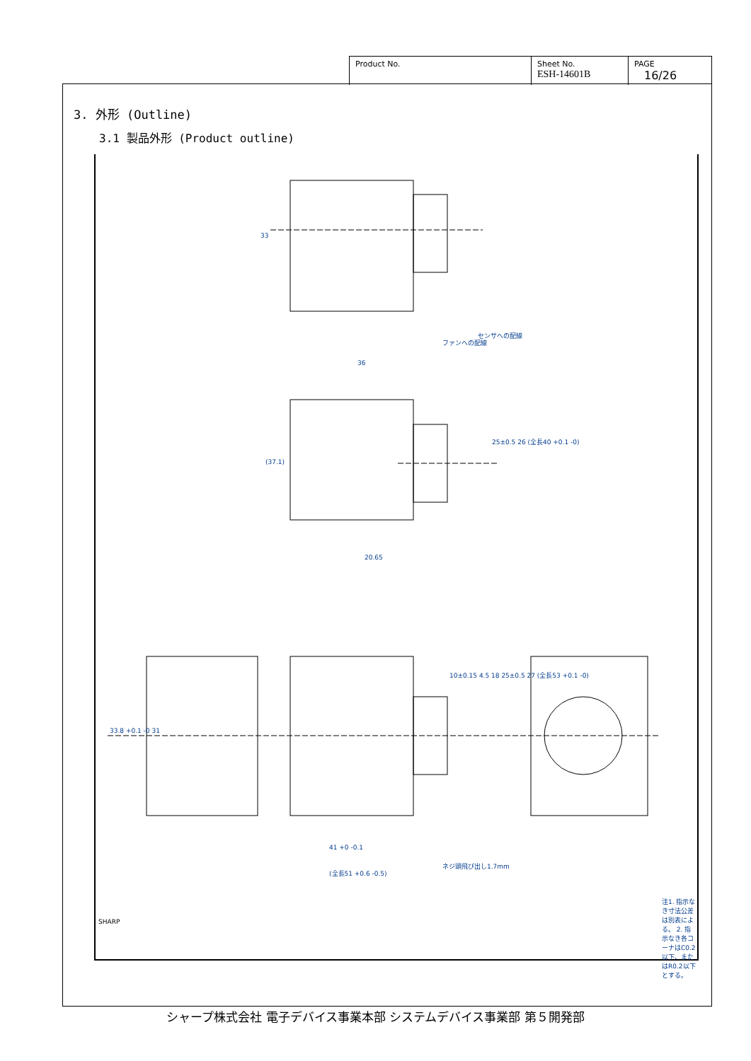| Product No. | Sheet No. ESH-14601B | PAGE 16/26 |
3. 外形 (Outline)
3.1 製品外形 (Product outline)
33
36
(37.1)
25±0.5 26 (全長40 +0.1 -0)
20.65
10±0.15 4.5 18 25±0.5 27 (全長53 +0.1 -0)
33.8 +0.1 -0 31
41 +0 -0.1
(全長51 +0.6 -0.5)
ネジ頭飛び出し1.7mm
センサへの配線
ファンへの配線
注1. 指示なき寸法公差は別表による。 2. 指示なき各コーナはC0.2以下、またはR0.2以下とする。
SHARP
シャープ株式会社 電子デバイス事業本部 システムデバイス事業部 第５開発部